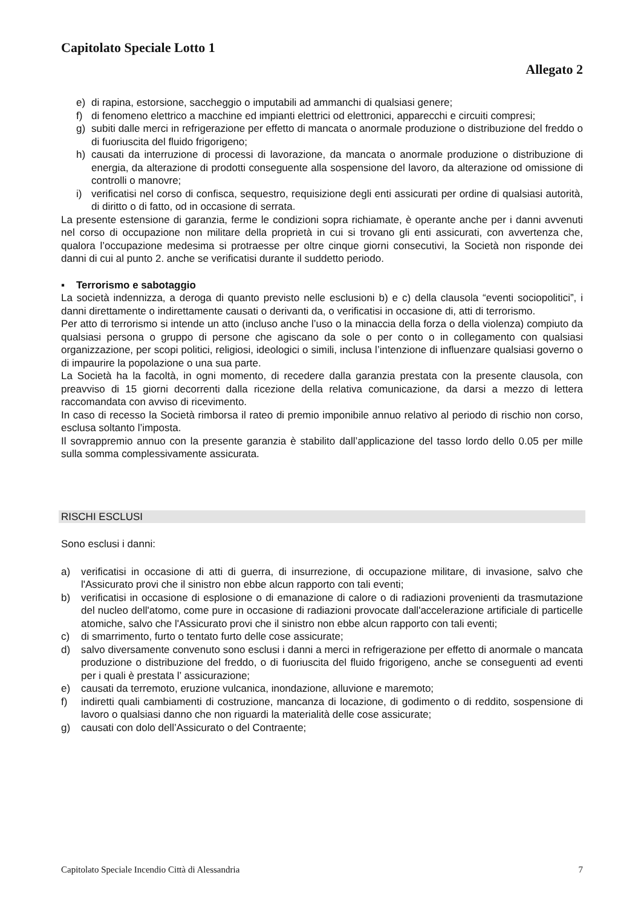Capitolato Speciale Lotto 1
Allegato 2
e) di rapina, estorsione, saccheggio o imputabili ad ammanchi di qualsiasi genere;
f) di fenomeno elettrico a macchine ed impianti elettrici od elettronici, apparecchi e circuiti compresi;
g) subiti dalle merci in refrigerazione per effetto di mancata o anormale produzione o distribuzione del freddo o di fuoriuscita del fluido frigorigeno;
h) causati da interruzione di processi di lavorazione, da mancata o anormale produzione o distribuzione di energia, da alterazione di prodotti conseguente alla sospensione del lavoro, da alterazione od omissione di controlli o manovre;
i) verificatisi nel corso di confisca, sequestro, requisizione degli enti assicurati per ordine di qualsiasi autorità, di diritto o di fatto, od in occasione di serrata.
La presente estensione di garanzia, ferme le condizioni sopra richiamate, è operante anche per i danni avvenuti nel corso di occupazione non militare della proprietà in cui si trovano gli enti assicurati, con avvertenza che, qualora l’occupazione medesima si protraesse per oltre cinque giorni consecutivi, la Società non risponde dei danni di cui al punto 2. anche se verificatisi durante il suddetto periodo.
▪ Terrorismo e sabotaggio
La società indennizza, a deroga di quanto previsto nelle esclusioni b) e c) della clausola “eventi sociopolitici”, i danni direttamente o indirettamente causati o derivanti da, o verificatisi in occasione di, atti di terrorismo.
Per atto di terrorismo si intende un atto (incluso anche l’uso o la minaccia della forza o della violenza) compiuto da qualsiasi persona o gruppo di persone che agiscano da sole o per conto o in collegamento con qualsiasi organizzazione, per scopi politici, religiosi, ideologici o simili, inclusa l’intenzione di influenzare qualsiasi governo o di impaurire la popolazione o una sua parte.
La Società ha la facoltà, in ogni momento, di recedere dalla garanzia prestata con la presente clausola, con preavviso di 15 giorni decorrenti dalla ricezione della relativa comunicazione, da darsi a mezzo di lettera raccomandata con avviso di ricevimento.
In caso di recesso la Società rimborsa il rateo di premio imponibile annuo relativo al periodo di rischio non corso, esclusa soltanto l’imposta.
Il sovrappremio annuo con la presente garanzia è stabilito dall’applicazione del tasso lordo dello 0.05 per mille sulla somma complessivamente assicurata.
RISCHI ESCLUSI
Sono esclusi i danni:
a) verificatisi in occasione di atti di guerra, di insurrezione, di occupazione militare, di invasione, salvo che l'Assicurato provi che il sinistro non ebbe alcun rapporto con tali eventi;
b) verificatisi in occasione di esplosione o di emanazione di calore o di radiazioni provenienti da trasmutazione del nucleo dell'atomo, come pure in occasione di radiazioni provocate dall'accelerazione artificiale di particelle atomiche, salvo che l'Assicurato provi che il sinistro non ebbe alcun rapporto con tali eventi;
c) di smarrimento, furto o tentato furto delle cose assicurate;
d) salvo diversamente convenuto sono esclusi i danni a merci in refrigerazione per effetto di anormale o mancata produzione o distribuzione del freddo, o di fuoriuscita del fluido frigorigeno, anche se conseguenti ad eventi per i quali è prestata l’ assicurazione;
e) causati da terremoto, eruzione vulcanica, inondazione, alluvione e maremoto;
f) indiretti quali cambiamenti di costruzione, mancanza di locazione, di godimento o di reddito, sospensione di lavoro o qualsiasi danno che non riguardi la materialità delle cose assicurate;
g) causati con dolo dell’Assicurato o del Contraente;
Capitolato Speciale Incendio Città di Alessandria 7